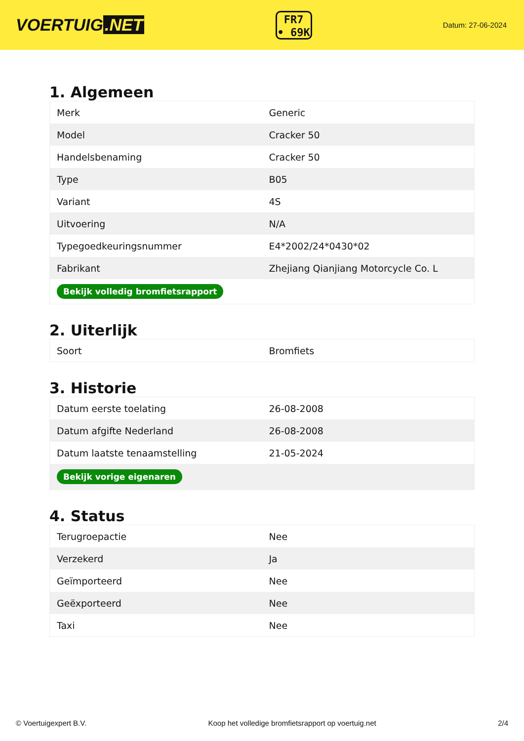VOERTUIG.NET
FR7
• 69K
Datum: 27-06-2024
1. Algemeen
| Merk | Generic |
| Model | Cracker 50 |
| Handelsbenaming | Cracker 50 |
| Type | B05 |
| Variant | 4S |
| Uitvoering | N/A |
| Typegoedkeuringsnummer | E4*2002/24*0430*02 |
| Fabrikant | Zhejiang Qianjiang Motorcycle Co. L |
| Bekijk volledig bromfietsrapport | |
2. Uiterlijk
| Soort | Bromfiets |
3. Historie
| Datum eerste toelating | 26-08-2008 |
| Datum afgifte Nederland | 26-08-2008 |
| Datum laatste tenaamstelling | 21-05-2024 |
| Bekijk vorige eigenaren | |
4. Status
| Terugroepactie | Nee |
| Verzekerd | Ja |
| Geïmporteerd | Nee |
| Geëxporteerd | Nee |
| Taxi | Nee |
© Voertuigexpert B.V. Koop het volledige bromfietsrapport op voertuig.net 2/4